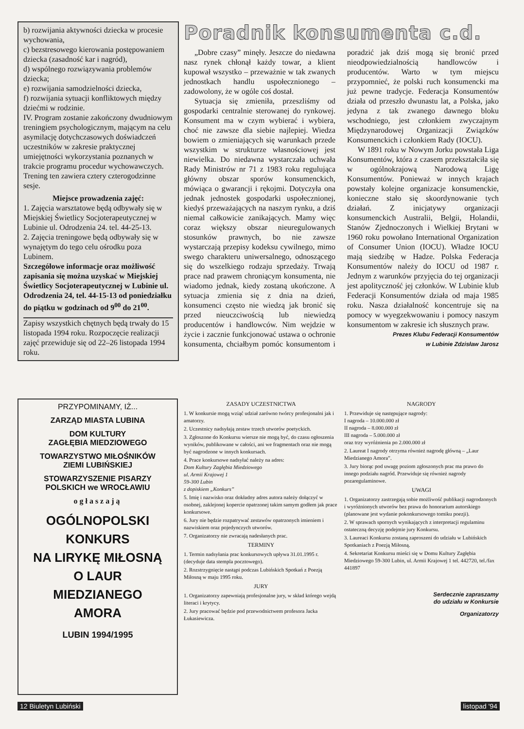b) rozwijania aktywności dziecka w procesie wychowania,
c) bezstresowego kierowania postępowaniem dziecka (zasadność kar i nagród),
d) wspólnego rozwiązywania problemów dziecka;
e) rozwijania samodzielności dziecka,
f) rozwijania sytuacji konfliktowych między dziećmi w rodzinie.
IV. Program zostanie zakończony dwudniowym treningiem psychologicznym, mającym na celu asymilację dotychczasowych doświadczeń uczestników w zakresie praktycznej umiejętności wykorzystania poznanych w trakcie programu procedur wychowawczych. Trening ten zawiera cztery czterogodzinne sesje.
Miejsce prowadzenia zajęć:
1. Zajęcia warsztatowe będą odbywały się w Miejskiej Świetlicy Socjoterapeutycznej w Lubinie ul. Odrodzenia 24. tel. 44-25-13.
2. Zajęcia treningowe będą odbywały się w wynajętym do tego celu ośrodku poza Lubinem.
Szczegółowe informacje oraz możliwość zapisania się można uzyskać w Miejskiej Świetlicy Socjoterapeutycznej w Lubinie ul. Odrodzenia 24, tel. 44-15-13 od poniedziałku do piątku w godzinach od 9<sup>00</sup> do 21<sup>00</sup>.
Zapisy wszystkich chętnych będą trwały do 15 listopada 1994 roku. Rozpoczęcie realizacji zajęć przewiduje się od 22–26 listopada 1994 roku.
Poradnik konsumenta c.d.
„Dobre czasy” minęły. Jeszcze do niedawna nasz rynek chłonął każdy towar, a klient kupował wszystko – przeważnie w tak zwanych jednostkach handlu uspołecznionego – zadowolony, że w ogóle coś dostał.
Sytuacja się zmieniła, przeszliśmy od gospodarki centralnie sterowanej do rynkowej. Konsument ma w czym wybierać i wybiera, choć nie zawsze dla siebie najlepiej. Wiedza bowiem o zmieniających się warunkach przede wszystkim w strukturze własnościowej jest niewielka. Do niedawna wystarczała uchwała Rady Ministrów nr 71 z 1983 roku regulująca główny obszar sporów konsumenckich, mówiąca o gwarancji i rękojmi. Dotyczyła ona jednak jednostek gospodarki uspołecznionej, kiedyś przeważających na naszym rynku, a dziś niemal całkowicie zanikających. Mamy więc coraz większy obszar nieuregulowanych stosunków prawnych, bo nie zawsze wystarczają przepisy kodeksu cywilnego, mimo swego charakteru uniwersalnego, odnoszącego się do wszelkiego rodzaju sprzedaży. Trwają prace nad prawem chroniącym konsumenta, nie wiadomo jednak, kiedy zostaną ukończone. A sytuacja zmienia się z dnia na dzień, konsumenci często nie wiedzą jak bronić się przed nieuczciwością lub niewiedzą producentów i handlowców. Nim wejdzie w życie i zacznie funkcjonować ustawa o ochronie konsumenta, chciałbym pomóc konsumentom i poradzić jak dziś mogą się bronić przed nieodpowiedzialnością handlowców i producentów. Warto w tym miejscu przypomnieć, że polski ruch konsumencki ma już pewne tradycje. Federacja Konsumentów działa od przeszło dwunastu lat, a Polska, jako jedyna z tak zwanego dawnego bloku wschodniego, jest członkiem zwyczajnym Międzynarodowej Organizacji Związków Konsumenckich i członkiem Rady (IOCU).
W 1891 roku w Nowym Jorku powstała Liga Konsumentów, która z czasem przekształciła się w ogólnokrajową Narodową Ligę Konsumentów. Ponieważ w innych krajach powstały kolejne organizacje konsumenckie, konieczne stało się skoordynowanie tych działań. Z inicjatywy organizacji konsumenckich Australii, Belgii, Holandii, Stanów Zjednoczonych i Wielkiej Brytani w 1960 roku powołano International Organization of Consumer Union (IOCU). Władze IOCU mają siedzibę w Hadze. Polska Federacja Konsumentów należy do IOCU od 1987 r. Jednym z warunków przyjęcia do tej organizacji jest apolityczność jej członków. W Lubinie klub Federacji Konsumentów działa od maja 1985 roku. Nasza działalność koncentruje się na pomocy w wyegzekwowaniu i pomocy naszym konsumentom w zakresie ich słusznych praw.
Prezes Klubu Federacji Konsumentów
w Lubinie Zdzisław Jarosz
PRZYPOMINAMY, IŻ...
ZARZĄD MIASTA LUBINA
DOM KULTURY
ZAGŁĘBIA MIEDZIOWEGO
TOWARZYSTWO MIŁOŚNIKÓW
ZIEMI LUBIŃSKIEJ
STOWARZYSZENIE PISARZY
POLSKICH we WROCŁAWIU
ogłaszają
OGÓLNOPOLSKI
KONKURS
NA LIRYKĘ MIŁOSNĄ
O LAUR
MIEDZIANEGO
AMORA
LUBIN 1994/1995
ZASADY UCZESTNICTWA
1. W konkursie mogą wziąć udział zarówno twórcy profesjonalni jak i amatorzy.
2. Uczestnicy nadsyłają zestaw trzech utworów poetyckich.
3. Zgłoszone do Konkursu wiersze nie mogą być, do czasu ogłoszenia wyników, publikowane w całości, ani we fragmentach oraz nie mogą być nagrodzone w innych konkursach.
4. Prace konkursowe nadsyłać należy na adres:
Dom Kultury Zagłębia Miedziowego
ul. Armii Krajowej 1
59-300 Lubin
z dopiskiem „Konkurs”
5. Imię i nazwisko oraz dokładny adres autora należy dołączyć w osobnej, zaklejonej kopercie opatrzonej takim samym godłem jak prace konkursowe.
6. Jury nie będzie rozpatrywać zestawów opatrzonych imieniem i nazwiskiem oraz pojedynczych utworów.
7. Organizatorzy nie zwracają nadesłanych prac.
TERMINY
1. Termin nadsyłania prac konkursowych upływa 31.01.1995 r. (decyduje data stempla pocztowego).
2. Rozstrzygnięcie nastąpi podczas Lubińskich Spotkań z Poezją Miłosną w maju 1995 roku.
JURY
1. Organizatorzy zapewniają profesjonalne jury, w skład którego wejdą literaci i krytycy.
2. Jury pracować będzie pod przewodnictwem profesora Jacka Łukasiewicza.
NAGRODY
1. Przewiduje się następujące nagrody:
I nagroda – 10.000.000 zł
II nagroda – 8.000.000 zł
III nagroda – 5.000.000 zł
oraz trzy wyróżnienia po 2.000.000 zł
2. Laureat I nagrody otrzyma również nagrodę główną – „Laur Miedzianego Amora”.
3. Jury biorąc pod uwagę poziom zgłoszonych prac ma prawo do innego podziału nagród. Przewiduje się również nagrody pozaregulaminowe.
UWAGI
1. Organizatorzy zastrzegają sobie możliwość publikacji nagrodzonych i wyróżnionych utworów bez prawa do honorarium autorskiego (planowane jest wydanie pokonkursowego tomiku poezji).
2. W sprawach spornych wynikających z interpretacji regulaminu ostateczną decyzję podejmie jury Konkursu.
3. Laureaci Konkursu zostaną zaproszeni do udziału w Lubińskich Spotkaniach z Poezją Miłosną.
4. Sekretariat Konkursu mieści się w Domu Kultury Zagłębia Miedziowego 59-300 Lubin, ul. Armii Krajowej 1 tel. 442720, tel./fax 441897
Serdecznie zapraszamy
do udziału w Konkursie
Organizatorzy
12 Biuletyn Lubiński listopad '94